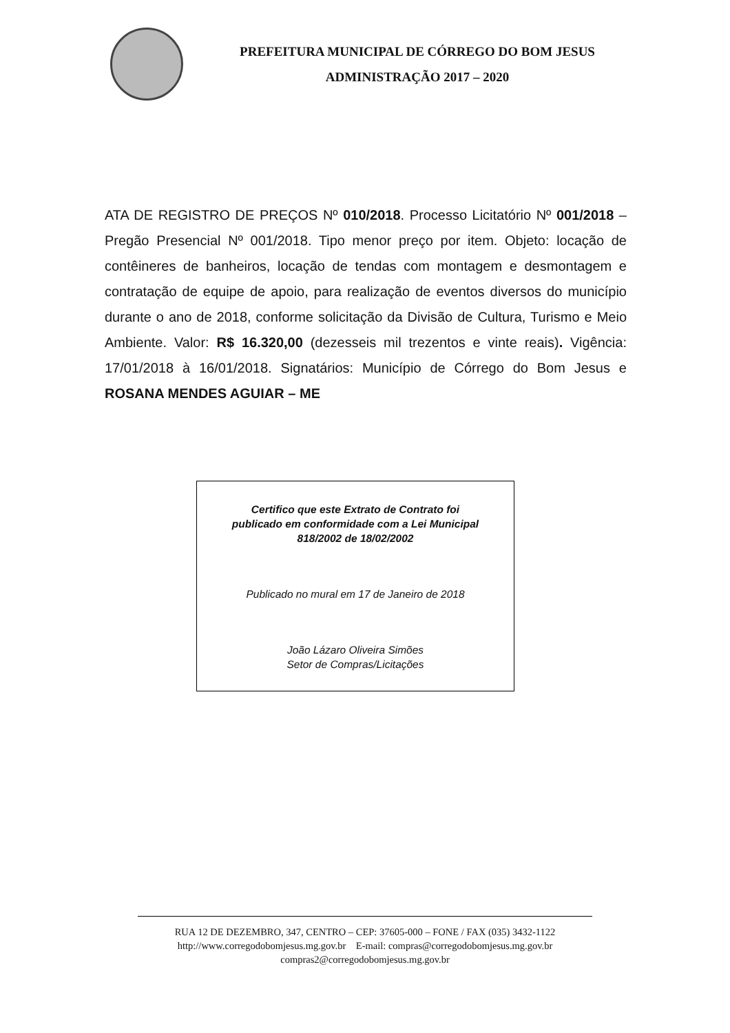PREFEITURA MUNICIPAL DE CÓRREGO DO BOM JESUS
ADMINISTRAÇÃO 2017 – 2020
ATA DE REGISTRO DE PREÇOS Nº 010/2018. Processo Licitatório Nº 001/2018 – Pregão Presencial Nº 001/2018. Tipo menor preço por item. Objeto: locação de contêineres de banheiros, locação de tendas com montagem e desmontagem e contratação de equipe de apoio, para realização de eventos diversos do município durante o ano de 2018, conforme solicitação da Divisão de Cultura, Turismo e Meio Ambiente. Valor: R$ 16.320,00 (dezesseis mil trezentos e vinte reais). Vigência: 17/01/2018 à 16/01/2018. Signatários: Município de Córrego do Bom Jesus e ROSANA MENDES AGUIAR – ME
Certifico que este Extrato de Contrato foi
publicado em conformidade com a Lei Municipal
818/2002 de 18/02/2002
Publicado no mural em 17 de Janeiro de 2018
João Lázaro Oliveira Simões
Setor de Compras/Licitações
RUA 12 DE DEZEMBRO, 347, CENTRO – CEP: 37605-000 – FONE / FAX (035) 3432-1122
http://www.corregodobomjesus.mg.gov.br E-mail: compras@corregodobomjesus.mg.gov.br
compras2@corregodobomjesus.mg.gov.br